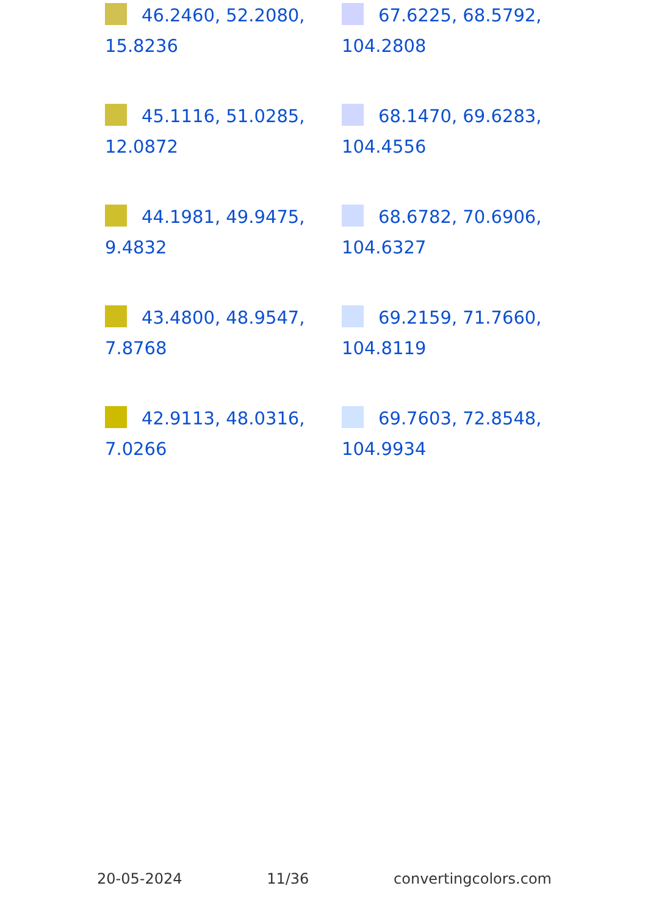46.2460, 52.2080, 15.8236
67.6225, 68.5792, 104.2808
45.1116, 51.0285, 12.0872
68.1470, 69.6283, 104.4556
44.1981, 49.9475, 9.4832
68.6782, 70.6906, 104.6327
43.4800, 48.9547, 7.8768
69.2159, 71.7660, 104.8119
42.9113, 48.0316, 7.0266
69.7603, 72.8548, 104.9934
20-05-2024 11/36 convertingcolors.com